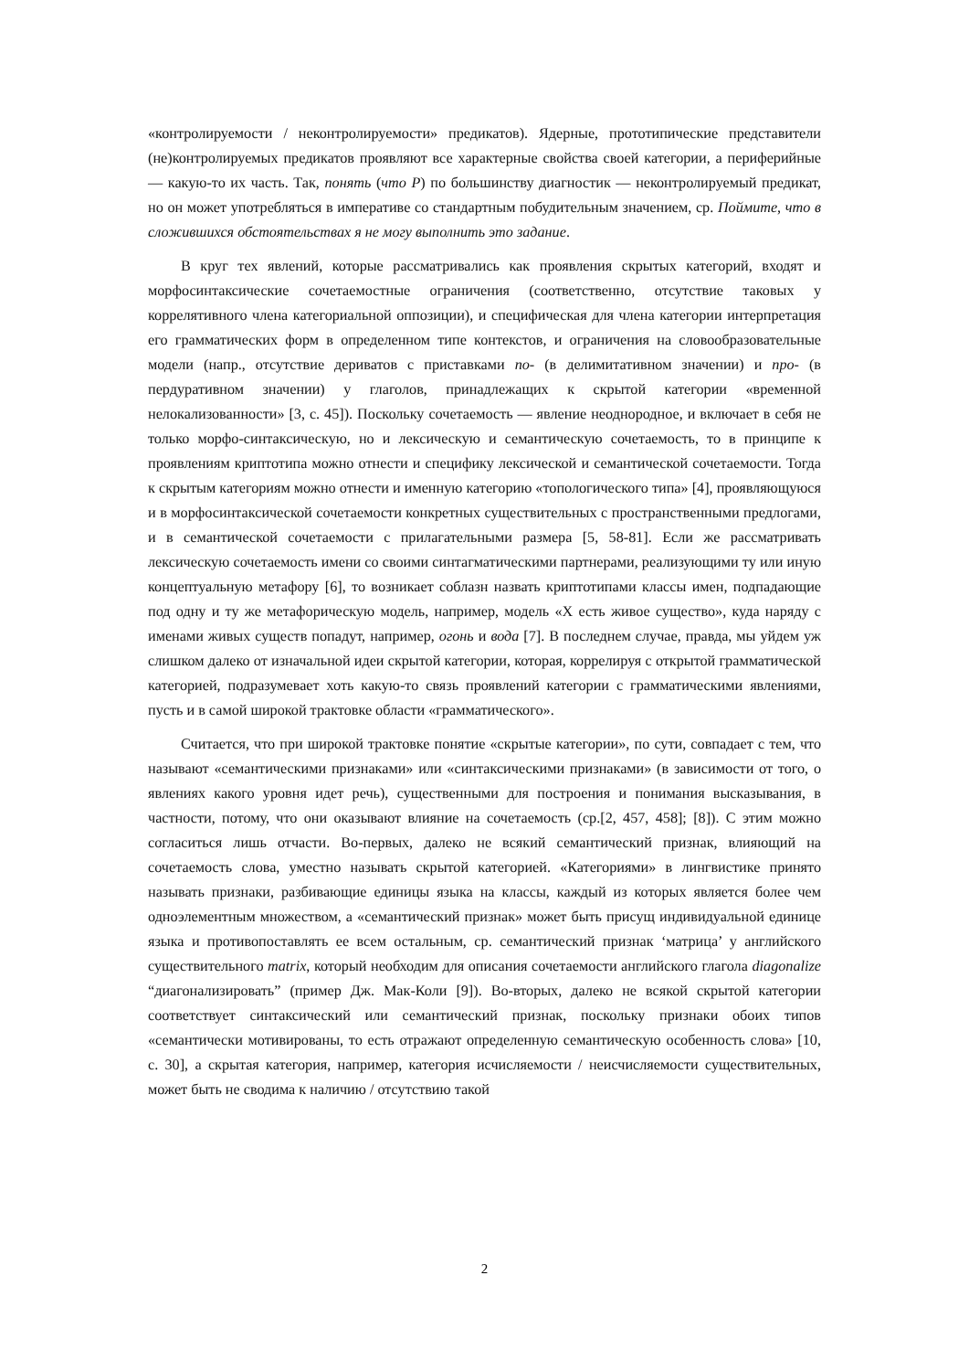«контролируемости / неконтролируемости» предикатов). Ядерные, прототипические представители (не)контролируемых предикатов проявляют все характерные свойства своей категории, а периферийные — какую-то их часть. Так, понять (что P) по большинству диагностик — неконтролируемый предикат, но он может употребляться в императиве со стандартным побудительным значением, ср. Поймите, что в сложившихся обстоятельствах я не могу выполнить это задание.
В круг тех явлений, которые рассматривались как проявления скрытых категорий, входят и морфосинтаксические сочетаемостные ограничения (соответственно, отсутствие таковых у коррелятивного члена категориальной оппозиции), и специфическая для члена категории интерпретация его грамматических форм в определенном типе контекстов, и ограничения на словообразовательные модели (напр., отсутствие дериватов с приставками по- (в делимитативном значении) и про- (в пердуративном значении) у глаголов, принадлежащих к скрытой категории «временной нелокализованности» [3, с. 45]). Поскольку сочетаемость — явление неоднородное, и включает в себя не только морфо-синтаксическую, но и лексическую и семантическую сочетаемость, то в принципе к проявлениям криптотипа можно отнести и специфику лексической и семантической сочетаемости. Тогда к скрытым категориям можно отнести и именную категорию «топологического типа» [4], проявляющуюся и в морфосинтаксической сочетаемости конкретных существительных с пространственными предлогами, и в семантической сочетаемости с прилагательными размера [5, 58-81]. Если же рассматривать лексическую сочетаемость имени со своими синтагматическими партнерами, реализующими ту или иную концептуальную метафору [6], то возникает соблазн назвать криптотипами классы имен, подпадающие под одну и ту же метафорическую модель, например, модель «Х есть живое существо», куда наряду с именами живых существ попадут, например, огонь и вода [7]. В последнем случае, правда, мы уйдем уж слишком далеко от изначальной идеи скрытой категории, которая, коррелируя с открытой грамматической категорией, подразумевает хоть какую-то связь проявлений категории с грамматическими явлениями, пусть и в самой широкой трактовке области «грамматического».
Считается, что при широкой трактовке понятие «скрытые категории», по сути, совпадает с тем, что называют «семантическими признаками» или «синтаксическими признаками» (в зависимости от того, о явлениях какого уровня идет речь), существенными для построения и понимания высказывания, в частности, потому, что они оказывают влияние на сочетаемость (ср.[2, 457, 458]; [8]). С этим можно согласиться лишь отчасти. Во-первых, далеко не всякий семантический признак, влияющий на сочетаемость слова, уместно называть скрытой категорией. «Категориями» в лингвистике принято называть признаки, разбивающие единицы языка на классы, каждый из которых является более чем одноэлементным множеством, а «семантический признак» может быть присущ индивидуальной единице языка и противопоставлять ее всем остальным, ср. семантический признак ‘матрица’ у английского существительного matrix, который необходим для описания сочетаемости английского глагола diagonalize “диагонализировать” (пример Дж. Мак-Коли [9]). Во-вторых, далеко не всякой скрытой категории соответствует синтаксический или семантический признак, поскольку признаки обоих типов «семантически мотивированы, то есть отражают определенную семантическую особенность слова» [10, с. 30], а скрытая категория, например, категория исчисляемости / неисчисляемости существительных, может быть не сводима к наличию / отсутствию такой
2